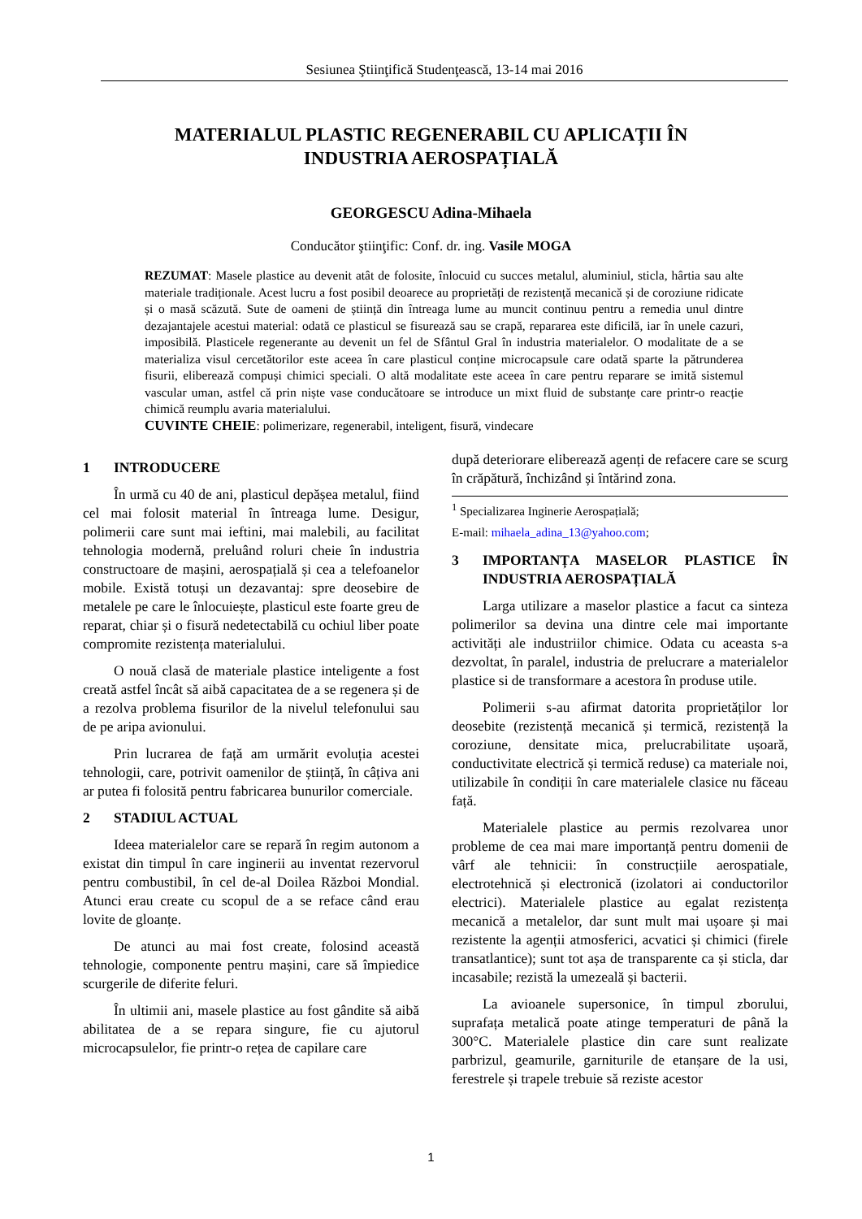Sesiunea Ştiinţifică Studenţească, 13-14 mai 2016
MATERIALUL PLASTIC REGENERABIL CU APLICAȚII ÎN
INDUSTRIA AEROSPAȚIALĂ
GEORGESCU Adina-Mihaela
Conducător ştiinţific: Conf. dr. ing. Vasile MOGA
REZUMAT: Masele plastice au devenit atât de folosite, înlocuid cu succes metalul, aluminiul, sticla, hârtia sau alte materiale tradiționale. Acest lucru a fost posibil deoarece au proprietăți de rezistență mecanică și de coroziune ridicate și o masă scăzută. Sute de oameni de știință din întreaga lume au muncit continuu pentru a remedia unul dintre dezajantajele acestui material: odată ce plasticul se fisurează sau se crapă, repararea este dificilă, iar în unele cazuri, imposibilă. Plasticele regenerante au devenit un fel de Sfântul Gral în industria materialelor. O modalitate de a se materializa visul cercetătorilor este aceea în care plasticul conține microcapsule care odată sparte la pătrunderea fisurii, eliberează compuși chimici speciali. O altă modalitate este aceea în care pentru reparare se imită sistemul vascular uman, astfel că prin niște vase conducătoare se introduce un mixt fluid de substanțe care printr-o reacție chimică reumplu avaria materialului.
CUVINTE CHEIE: polimerizare, regenerabil, inteligent, fisură, vindecare
1 INTRODUCERE
În urmă cu 40 de ani, plasticul depășea metalul, fiind cel mai folosit material în întreaga lume. Desigur, polimerii care sunt mai ieftini, mai malebili, au facilitat tehnologia modernă, preluând roluri cheie în industria constructoare de mașini, aerospațială și cea a telefoanelor mobile. Există totuși un dezavantaj: spre deosebire de metalele pe care le înlocuiește, plasticul este foarte greu de reparat, chiar și o fisură nedetectabilă cu ochiul liber poate compromite rezistența materialului.
O nouă clasă de materiale plastice inteligente a fost creată astfel încât să aibă capacitatea de a se regenera și de a rezolva problema fisurilor de la nivelul telefonului sau de pe aripa avionului.
Prin lucrarea de față am urmărit evoluția acestei tehnologii, care, potrivit oamenilor de știință, în câțiva ani ar putea fi folosită pentru fabricarea bunurilor comerciale.
2 STADIUL ACTUAL
Ideea materialelor care se repară în regim autonom a existat din timpul în care inginerii au inventat rezervorul pentru combustibil, în cel de-al Doilea Război Mondial. Atunci erau create cu scopul de a se reface când erau lovite de gloanțe.
De atunci au mai fost create, folosind această tehnologie, componente pentru mașini, care să împiedice scurgerile de diferite feluri.
În ultimii ani, masele plastice au fost gândite să aibă abilitatea de a se repara singure, fie cu ajutorul microcapsulelor, fie printr-o rețea de capilare care
după deteriorare eliberează agenți de refacere care se scurg în crăpătură, închizând și întărind zona.
<sup>1</sup> Specializarea Inginerie Aerospațială;
E-mail: mihaela_adina_13@yahoo.com;
3 IMPORTANȚA MASELOR PLASTICE ÎN INDUSTRIA AEROSPAȚIALĂ
Larga utilizare a maselor plastice a facut ca sinteza polimerilor sa devina una dintre cele mai importante activități ale industriilor chimice. Odata cu aceasta s-a dezvoltat, în paralel, industria de prelucrare a materialelor plastice si de transformare a acestora în produse utile.
Polimerii s-au afirmat datorita proprietăților lor deosebite (rezistență mecanică și termică, rezistență la coroziune, densitate mica, prelucrabilitate ușoară, conductivitate electrică și termică reduse) ca materiale noi, utilizabile în condiții în care materialele clasice nu făceau față.
Materialele plastice au permis rezolvarea unor probleme de cea mai mare importanță pentru domenii de vârf ale tehnicii: în construcțiile aerospatiale, electrotehnică și electronică (izolatori ai conductorilor electrici). Materialele plastice au egalat rezistența mecanică a metalelor, dar sunt mult mai ușoare și mai rezistente la agenții atmosferici, acvatici și chimici (firele transatlantice); sunt tot așa de transparente ca și sticla, dar incasabile; rezistă la umezeală și bacterii.
La avioanele supersonice, în timpul zborului, suprafața metalică poate atinge temperaturi de până la 300°C. Materialele plastice din care sunt realizate parbrizul, geamurile, garniturile de etanșare de la usi, ferestrele și trapele trebuie să reziste acestor
1